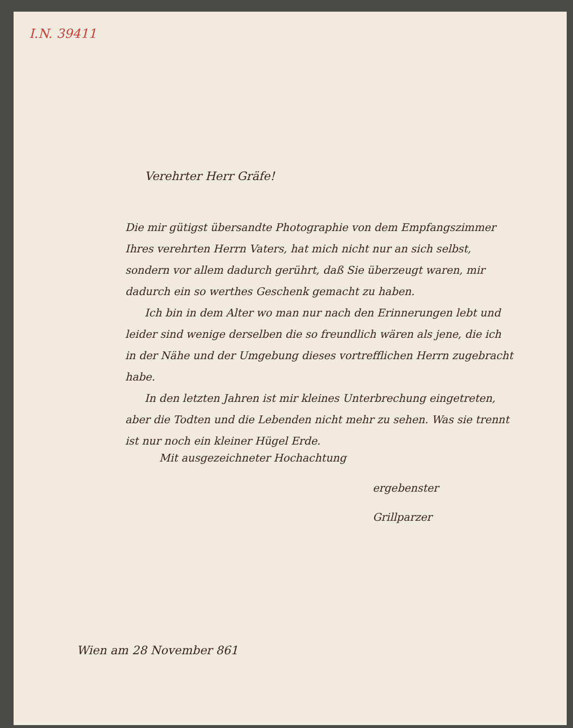I.N. 39411
Verehrter Herr Gräfe!
Die mir gütigst übersandte Photographie von dem Empfangszimmer Ihres verehrten Herrn Vaters, hat mich nicht nur an sich selbst, sondern vor allem dadurch gerührt, daß Sie überzeugt waren, mir dadurch ein so werthes Geschenk gemacht zu haben.
Ich bin in dem Alter wo man nur nach den Erinnerungen lebt und leider sind wenige derselben die so freundlich wären als jene, die ich in der Nähe und der Umgebung dieses vortrefflichen Herrn zugebracht habe.
In den letzten Jahren ist mir kleines Unterbrechung eingetreten, aber die Todten und die Lebenden nicht mehr zu sehen. Was sie trennt ist nur noch ein kleiner Hügel Erde.
Mit ausgezeichneter Hochachtung
ergebenster
Grillparzer
Wien am 28 November 861